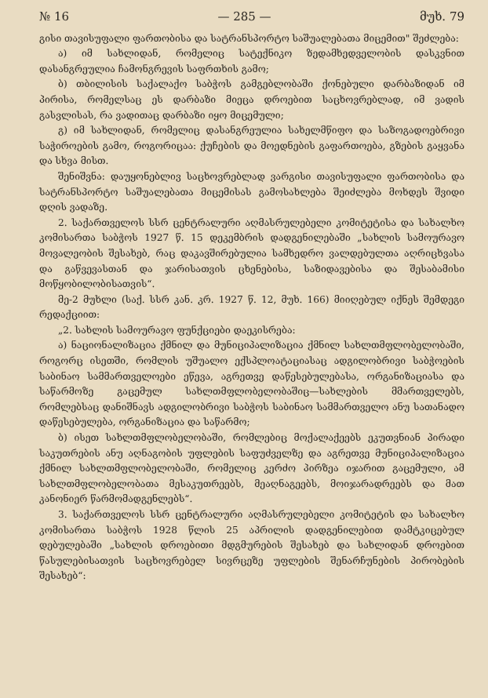№ 16 — 285 — მუხ. 79
გისი თავისუფალი ფართობისა და სატრანსპორტო საშუალებათა მიცემით" შეძლება:
ა) იმ სახლიდან, რომელიც სატექნიკო ზედამხედველობის დასკვნით დასანგრეულია ჩამონგრევის საფრთხის გამო;
ბ) თბილისის საქალაქო საბჭოს გამგებლობაში ქონებული დარბაზიდან იმ პირისა, რომელსაც ეს დარბაზი მიეცა დროებით საცხოვრებლად, იმ ვადის გასვლისას, რა ვადითაც დარბაზი იყო მიცემული;
გ) იმ სახლიდან, რომელიც დასანგრეულია სახელმწიფო და საზოგადოებრივი საჭიროების გამო, როგორიცაა: ქუჩების და მოედნების გაფართოება, გზების გაყვანა და სხვა მისთ.
შენიშვნა: დაუყონებლივ საცხოვრებლად ვარგისი თავისუფალი ფართობისა და სატრანსპორტო საშუალებათა მიცემისას გამოსახლება შეიძლება მოხდეს შვიდი დღის ვადაზე.
2. საქართველოს სსრ ცენტრალური აღმასრულებელი კომიტეტისა და სახალხო კომისართა საბჭოს 1927 წ. 15 დეკემბრის დადგენილებაში „სახლის სამოურავო მოვალეობის შესახებ, რაც დაკავშირებულია სამხედრო ვალდებულთა აღრიცხვასა და გაწვევასთან და ჯარისათვის ცხენებისა, საზიდავებისა და შესაბამისი მოწყობილობისათვის“.
მე-2 მუხლი (საქ. სსრ კან. კრ. 1927 წ. 12, მუხ. 166) მიიღებულ იქნეს შემდეგი რედაქციით:
„2. სახლის სამოურავო ფუნქციები დაეკისრება:
ა) ნაციონალიზაცია ქმნილ და მუნიციპალიზაცია ქმნილ სახლთმფლობელობაში, როგორც ისეთში, რომლის უშუალო ექსპლოატაციასაც ადგილობრივი საბჭოების საბინაო სამმართველოები ეწევა, აგრეთვე დაწესებულებასა, ორგანიზაციასა და საწარმოზე გაცემულ სახლთმფლობელობაშიც—სახლების მმართველებს, რომლებსაც დანიშნავს ადგილობრივი საბჭოს საბინაო სამმართველო ანუ სათანადო დაწესებულება, ორგანიზაცია და საწარმო;
ბ) ისეთ სახლთმფლობელობაში, რომლებიც მოქალაქეებს ეკუთვნიან პირადი საკუთრების ანუ აღნაგობის უფლების საფუძველზე და აგრეთვე მუნიციპალიზაცია ქმნილ სახლთმფლობელობაში, რომელიც კერძო პირზეა იჯარით გაცემული, ამ სახლთმფლობელობათა მესაკუთრეებს, მეაღნაგეებს, მოიჯარადრეებს და მათ კანონიერ წარმომადგენლებს“.
3. საქართველოს სსრ ცენტრალური აღმასრულებელი კომიტეტის და სახალხო კომისართა საბჭოს 1928 წლის 25 აპრილის დადგენილებით დამტკიცებულ დებულებაში „სახლის დროებითი მდგმურების შესახებ და სახლიდან დროებით წასულებისათვის საცხოვრებელ სივრცეზე უფლების შენარჩუნების პირობების შესახებ“: